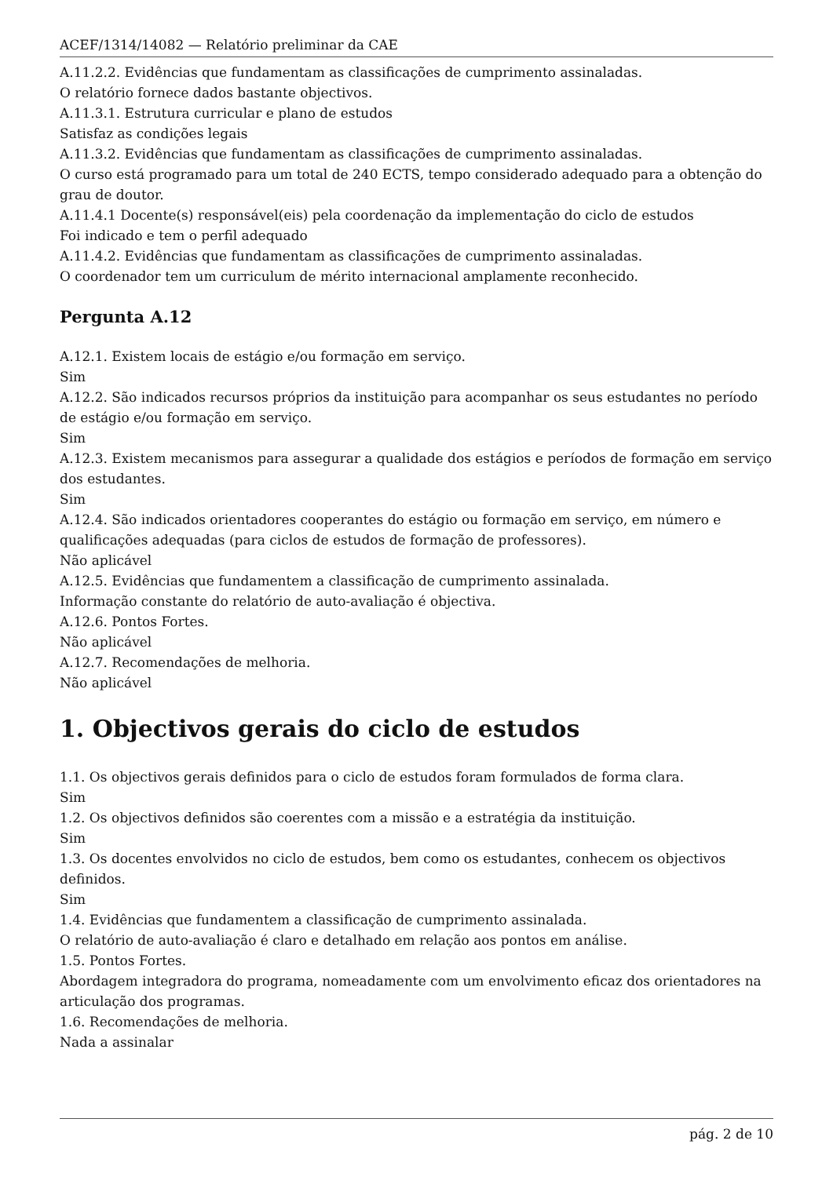ACEF/1314/14082 — Relatório preliminar da CAE
A.11.2.2. Evidências que fundamentam as classificações de cumprimento assinaladas.
O relatório fornece dados bastante objectivos.
A.11.3.1. Estrutura curricular e plano de estudos
Satisfaz as condições legais
A.11.3.2. Evidências que fundamentam as classificações de cumprimento assinaladas.
O curso está programado para um total de 240 ECTS, tempo considerado adequado para a obtenção do grau de doutor.
A.11.4.1 Docente(s) responsável(eis) pela coordenação da implementação do ciclo de estudos
Foi indicado e tem o perfil adequado
A.11.4.2. Evidências que fundamentam as classificações de cumprimento assinaladas.
O coordenador tem um curriculum de mérito internacional amplamente reconhecido.
Pergunta A.12
A.12.1. Existem locais de estágio e/ou formação em serviço.
Sim
A.12.2. São indicados recursos próprios da instituição para acompanhar os seus estudantes no período de estágio e/ou formação em serviço.
Sim
A.12.3. Existem mecanismos para assegurar a qualidade dos estágios e períodos de formação em serviço dos estudantes.
Sim
A.12.4. São indicados orientadores cooperantes do estágio ou formação em serviço, em número e qualificações adequadas (para ciclos de estudos de formação de professores).
Não aplicável
A.12.5. Evidências que fundamentem a classificação de cumprimento assinalada.
Informação constante do relatório de auto-avaliação é objectiva.
A.12.6. Pontos Fortes.
Não aplicável
A.12.7. Recomendações de melhoria.
Não aplicável
1. Objectivos gerais do ciclo de estudos
1.1. Os objectivos gerais definidos para o ciclo de estudos foram formulados de forma clara.
Sim
1.2. Os objectivos definidos são coerentes com a missão e a estratégia da instituição.
Sim
1.3. Os docentes envolvidos no ciclo de estudos, bem como os estudantes, conhecem os objectivos definidos.
Sim
1.4. Evidências que fundamentem a classificação de cumprimento assinalada.
O relatório de auto-avaliação é claro e detalhado em relação aos pontos em análise.
1.5. Pontos Fortes.
Abordagem integradora do programa, nomeadamente com um envolvimento eficaz dos orientadores na articulação dos programas.
1.6. Recomendações de melhoria.
Nada a assinalar
pág. 2 de 10